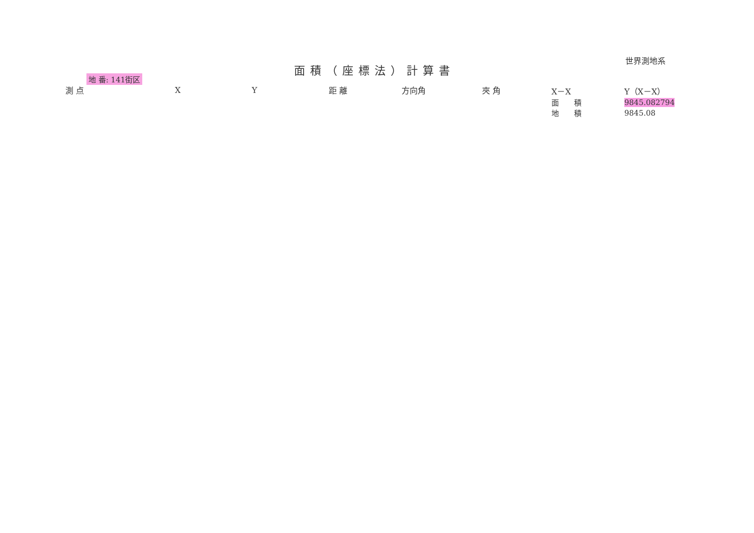世界測地系
面積（座標法）計算書
地 番: 141街区
| 測 点 | X | Y | 距 離 | 方向角 | 夾 角 | X－X | Y（X－X） |
| --- | --- | --- | --- | --- | --- | --- | --- |
| | | | | | | 面 積 | 9845.082794 |
| | | | | | | 地 積 | 9845.08 |